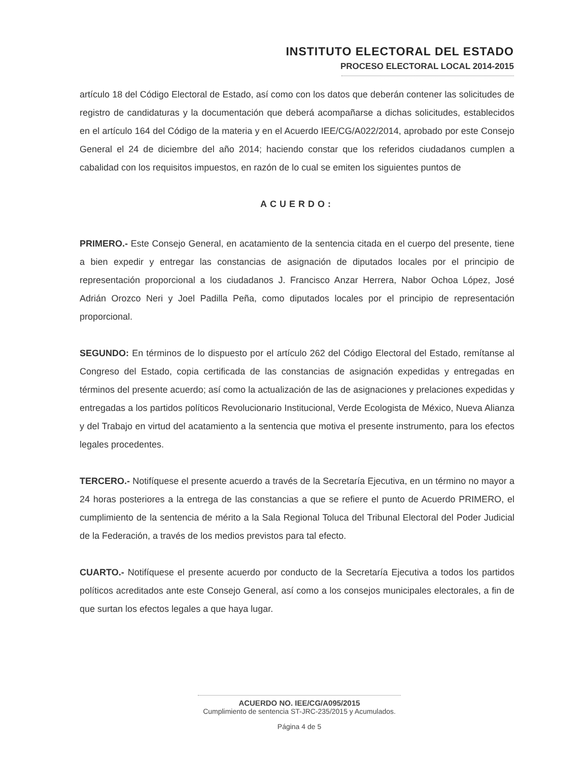INSTITUTO ELECTORAL DEL ESTADO
PROCESO ELECTORAL LOCAL 2014-2015
artículo 18 del Código Electoral de Estado, así como con los datos que deberán contener las solicitudes de registro de candidaturas y la documentación que deberá acompañarse a dichas solicitudes, establecidos en el artículo 164 del Código de la materia y en el Acuerdo IEE/CG/A022/2014, aprobado por este Consejo General el 24 de diciembre del año 2014; haciendo constar que los referidos ciudadanos cumplen a cabalidad con los requisitos impuestos, en razón de lo cual se emiten los siguientes puntos de
ACUERDO:
PRIMERO.- Este Consejo General, en acatamiento de la sentencia citada en el cuerpo del presente, tiene a bien expedir y entregar las constancias de asignación de diputados locales por el principio de representación proporcional a los ciudadanos J. Francisco Anzar Herrera, Nabor Ochoa López, José Adrián Orozco Neri y Joel Padilla Peña, como diputados locales por el principio de representación proporcional.
SEGUNDO: En términos de lo dispuesto por el artículo 262 del Código Electoral del Estado, remítanse al Congreso del Estado, copia certificada de las constancias de asignación expedidas y entregadas en términos del presente acuerdo; así como la actualización de las de asignaciones y prelaciones expedidas y entregadas a los partidos políticos Revolucionario Institucional, Verde Ecologista de México, Nueva Alianza y del Trabajo en virtud del acatamiento a la sentencia que motiva el presente instrumento, para los efectos legales procedentes.
TERCERO.- Notifíquese el presente acuerdo a través de la Secretaría Ejecutiva, en un término no mayor a 24 horas posteriores a la entrega de las constancias a que se refiere el punto de Acuerdo PRIMERO, el cumplimiento de la sentencia de mérito a la Sala Regional Toluca del Tribunal Electoral del Poder Judicial de la Federación, a través de los medios previstos para tal efecto.
CUARTO.- Notifíquese el presente acuerdo por conducto de la Secretaría Ejecutiva a todos los partidos políticos acreditados ante este Consejo General, así como a los consejos municipales electorales, a fin de que surtan los efectos legales a que haya lugar.
ACUERDO NO. IEE/CG/A095/2015
Cumplimiento de sentencia ST-JRC-235/2015 y Acumulados.
Página 4 de 5